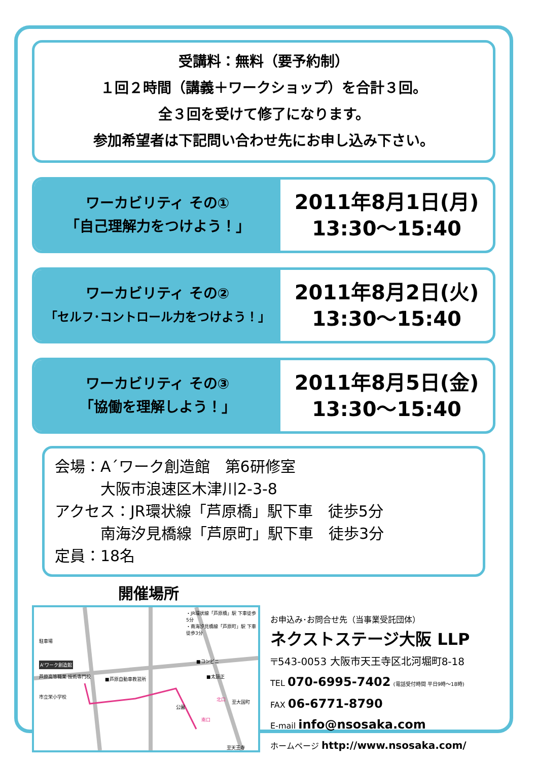受講料：無料（要予約制）
１回２時間（講義＋ワークショップ）を合計３回。
全３回を受けて修了になります。
参加希望者は下記問い合わせ先にお申し込み下さい。
ワーカビリティ その①
「自己理解力をつけよう！」
2011年8月1日(月)
13:30〜15:40
ワーカビリティ その②
「セルフ･コントロール力をつけよう！」
2011年8月2日(火)
13:30〜15:40
ワーカビリティ その③
「協働を理解しよう！」
2011年8月5日(金)
13:30〜15:40
会場：A´ワーク創造館　第6研修室
　　　大阪市浪速区木津川2-3-8
アクセス：JR環状線「芦原橋」駅下車　徒歩5分
　　　南海汐見橋線「芦原町」駅下車　徒歩3分
定員：18名
開催場所
駐車場
A'ワーク創造館
芦原高等職業 技術専門校
市立栄小学校
■芦原自動車教習所
・JR環状線「芦原橋」駅 下車徒歩5分
・南海汐見橋線「芦原町」駅 下車徒歩3分
■コンビニ
■太鼓正
公園
北口
南口
至天王寺
至大国町
お申込み･お問合せ先（当事業受託団体）
ネクストステージ大阪 LLP
〒543-0053 大阪市天王寺区北河堀町8-18
TEL 070-6995-7402 (電話受付時間 平日9時〜18時)
FAX 06-6771-8790
E-mail info@nsosaka.com
ホームページ http://www.nsosaka.com/